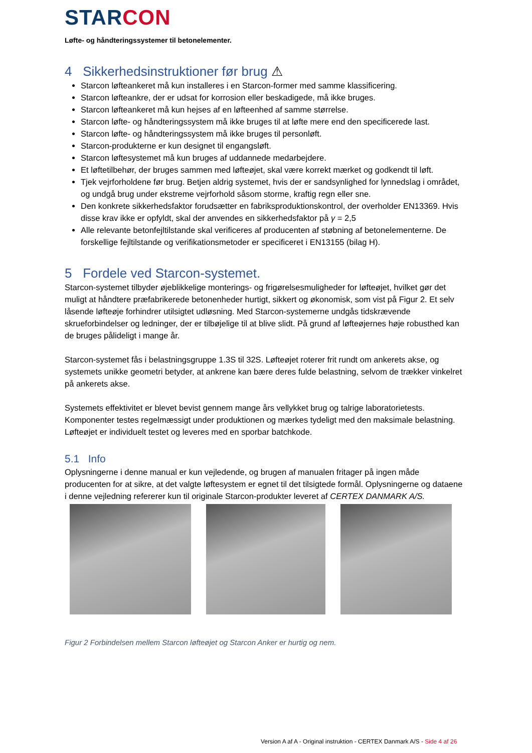STARCON
Løfte- og håndteringssystemer til betonelementer.
4 Sikkerhedsinstruktioner før brug ⚠
Starcon løfteankeret må kun installeres i en Starcon-former med samme klassificering.
Starcon løfteankre, der er udsat for korrosion eller beskadigede, må ikke bruges.
Starcon løfteankeret må kun hejses af en løfteenhed af samme størrelse.
Starcon løfte- og håndteringssystem må ikke bruges til at løfte mere end den specificerede last.
Starcon løfte- og håndteringssystem må ikke bruges til personløft.
Starcon-produkterne er kun designet til engangsløft.
Starcon løftesystemet må kun bruges af uddannede medarbejdere.
Et løftetilbehør, der bruges sammen med løfteøjet, skal være korrekt mærket og godkendt til løft.
Tjek vejrforholdene før brug. Betjen aldrig systemet, hvis der er sandsynlighed for lynnedslag i området, og undgå brug under ekstreme vejrforhold såsom storme, kraftig regn eller sne.
Den konkrete sikkerhedsfaktor forudsætter en fabriksproduktionskontrol, der overholder EN13369. Hvis disse krav ikke er opfyldt, skal der anvendes en sikkerhedsfaktor på γ = 2,5
Alle relevante betonfejltilstande skal verificeres af producenten af støbning af betonelementerne. De forskellige fejltilstande og verifikationsmetoder er specificeret i EN13155 (bilag H).
5 Fordele ved Starcon-systemet.
Starcon-systemet tilbyder øjeblikkelige monterings- og frigørelsesmuligheder for løfteøjet, hvilket gør det muligt at håndtere præfabrikerede betonenheder hurtigt, sikkert og økonomisk, som vist på Figur 2. Et selv låsende løfteøje forhindrer utilsigtet udløsning. Med Starcon-systemerne undgås tidskrævende skrueforbindelser og ledninger, der er tilbøjelige til at blive slidt. På grund af løfteøjernes høje robusthed kan de bruges pålideligt i mange år.
Starcon-systemet fås i belastningsgruppe 1.3S til 32S. Løfteøjet roterer frit rundt om ankerets akse, og systemets unikke geometri betyder, at ankrene kan bære deres fulde belastning, selvom de trækker vinkelret på ankerets akse.
Systemets effektivitet er blevet bevist gennem mange års vellykket brug og talrige laboratorietests. Komponenter testes regelmæssigt under produktionen og mærkes tydeligt med den maksimale belastning. Løfteøjet er individuelt testet og leveres med en sporbar batchkode.
5.1 Info
Oplysningerne i denne manual er kun vejledende, og brugen af manualen fritager på ingen måde producenten for at sikre, at det valgte løftesystem er egnet til det tilsigtede formål. Oplysningerne og dataene i denne vejledning refererer kun til originale Starcon-produkter leveret af CERTEX DANMARK A/S.
Figur 2 Forbindelsen mellem Starcon løfteøjet og Starcon Anker er hurtig og nem.
Version A af A - Original instruktion - CERTEX Danmark A/S - Side 4 af 26